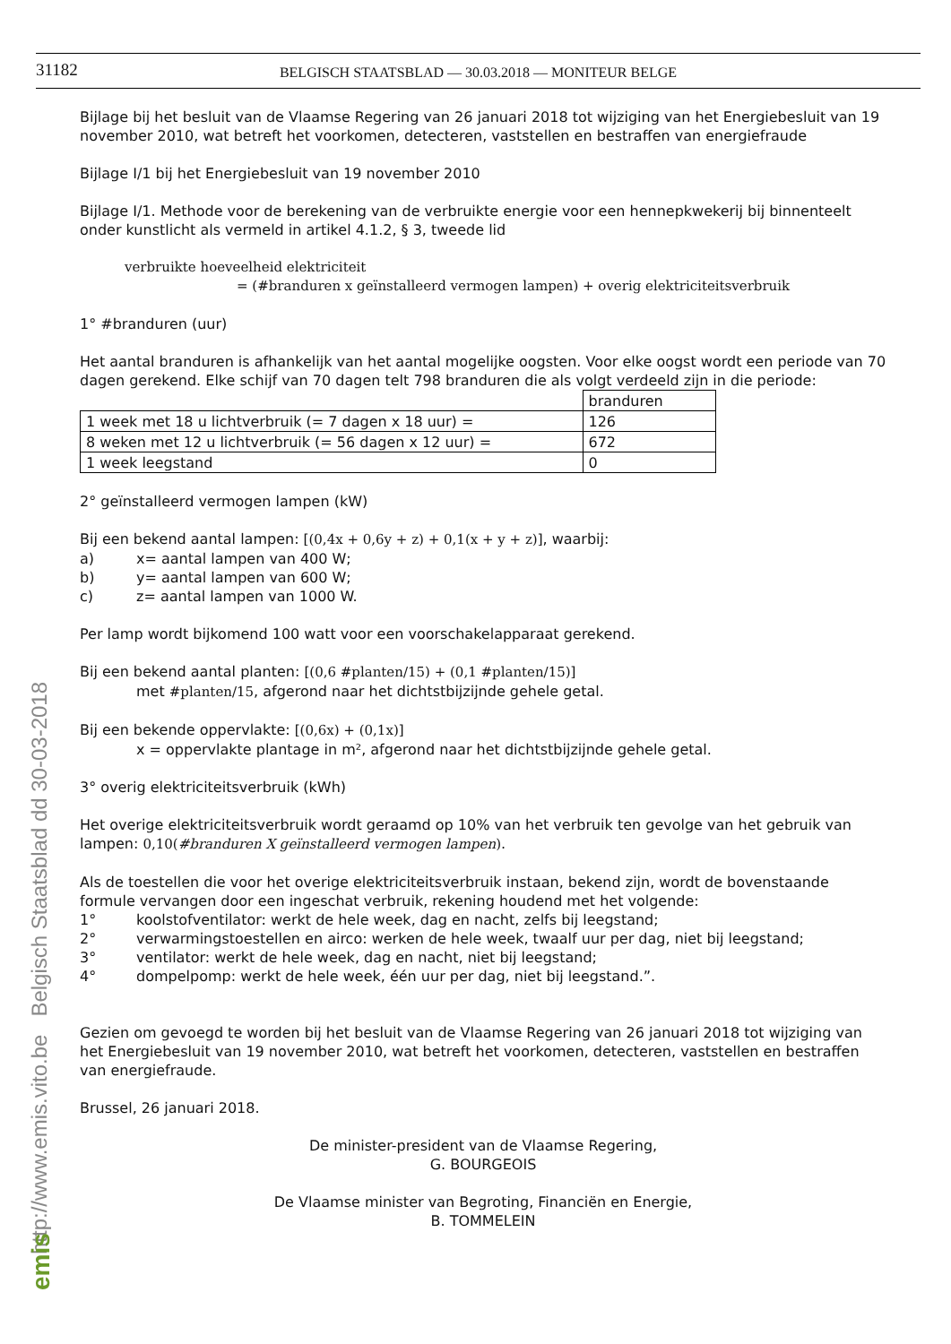31182
BELGISCH STAATSBLAD — 30.03.2018 — MONITEUR BELGE
Bijlage bij het besluit van de Vlaamse Regering van 26 januari 2018 tot wijziging van het Energiebesluit van 19 november 2010, wat betreft het voorkomen, detecteren, vaststellen en bestraffen van energiefraude
Bijlage I/1 bij het Energiebesluit van 19 november 2010
Bijlage I/1. Methode voor de berekening van de verbruikte energie voor een hennepkwekerij bij binnenteelt onder kunstlicht als vermeld in artikel 4.1.2, § 3, tweede lid
verbruikte hoeveelheid elektriciteit
= (#branduren x geïnstalleerd vermogen lampen) + overig elektriciteitsverbruik
1° #branduren (uur)
Het aantal branduren is afhankelijk van het aantal mogelijke oogsten. Voor elke oogst wordt een periode van 70 dagen gerekend. Elke schijf van 70 dagen telt 798 branduren die als volgt verdeeld zijn in die periode:
| | branduren |
| 1 week met 18 u lichtverbruik (= 7 dagen x 18 uur) = | 126 |
| 8 weken met 12 u lichtverbruik (= 56 dagen x 12 uur) = | 672 |
| 1 week leegstand | 0 |
2° geïnstalleerd vermogen lampen (kW)
Bij een bekend aantal lampen: [(0,4x + 0,6y + z) + 0,1(x + y + z)], waarbij:
a) x= aantal lampen van 400 W;
b) y= aantal lampen van 600 W;
c) z= aantal lampen van 1000 W.
Per lamp wordt bijkomend 100 watt voor een voorschakelapparaat gerekend.
Bij een bekend aantal planten: [(0,6 #planten/15) + (0,1 #planten/15)]
met #planten/15, afgerond naar het dichtstbijzijnde gehele getal.
Bij een bekende oppervlakte: [(0,6x) + (0,1x)]
x = oppervlakte plantage in m², afgerond naar het dichtstbijzijnde gehele getal.
3° overig elektriciteitsverbruik (kWh)
Het overige elektriciteitsverbruik wordt geraamd op 10% van het verbruik ten gevolge van het gebruik van lampen: 0,10(#branduren X geïnstalleerd vermogen lampen).
Als de toestellen die voor het overige elektriciteitsverbruik instaan, bekend zijn, wordt de bovenstaande formule vervangen door een ingeschat verbruik, rekening houdend met het volgende:
1° koolstofventilator: werkt de hele week, dag en nacht, zelfs bij leegstand;
2° verwarmingstoestellen en airco: werken de hele week, twaalf uur per dag, niet bij leegstand;
3° ventilator: werkt de hele week, dag en nacht, niet bij leegstand;
4° dompelpomp: werkt de hele week, één uur per dag, niet bij leegstand.”.
Gezien om gevoegd te worden bij het besluit van de Vlaamse Regering van 26 januari 2018 tot wijziging van het Energiebesluit van 19 november 2010, wat betreft het voorkomen, detecteren, vaststellen en bestraffen van energiefraude.
Brussel, 26 januari 2018.
De minister-president van de Vlaamse Regering,
G. BOURGEOIS
De Vlaamse minister van Begroting, Financiën en Energie,
B. TOMMELEIN
http://www.emis.vito.be Belgisch Staatsblad dd 30-03-2018
emis